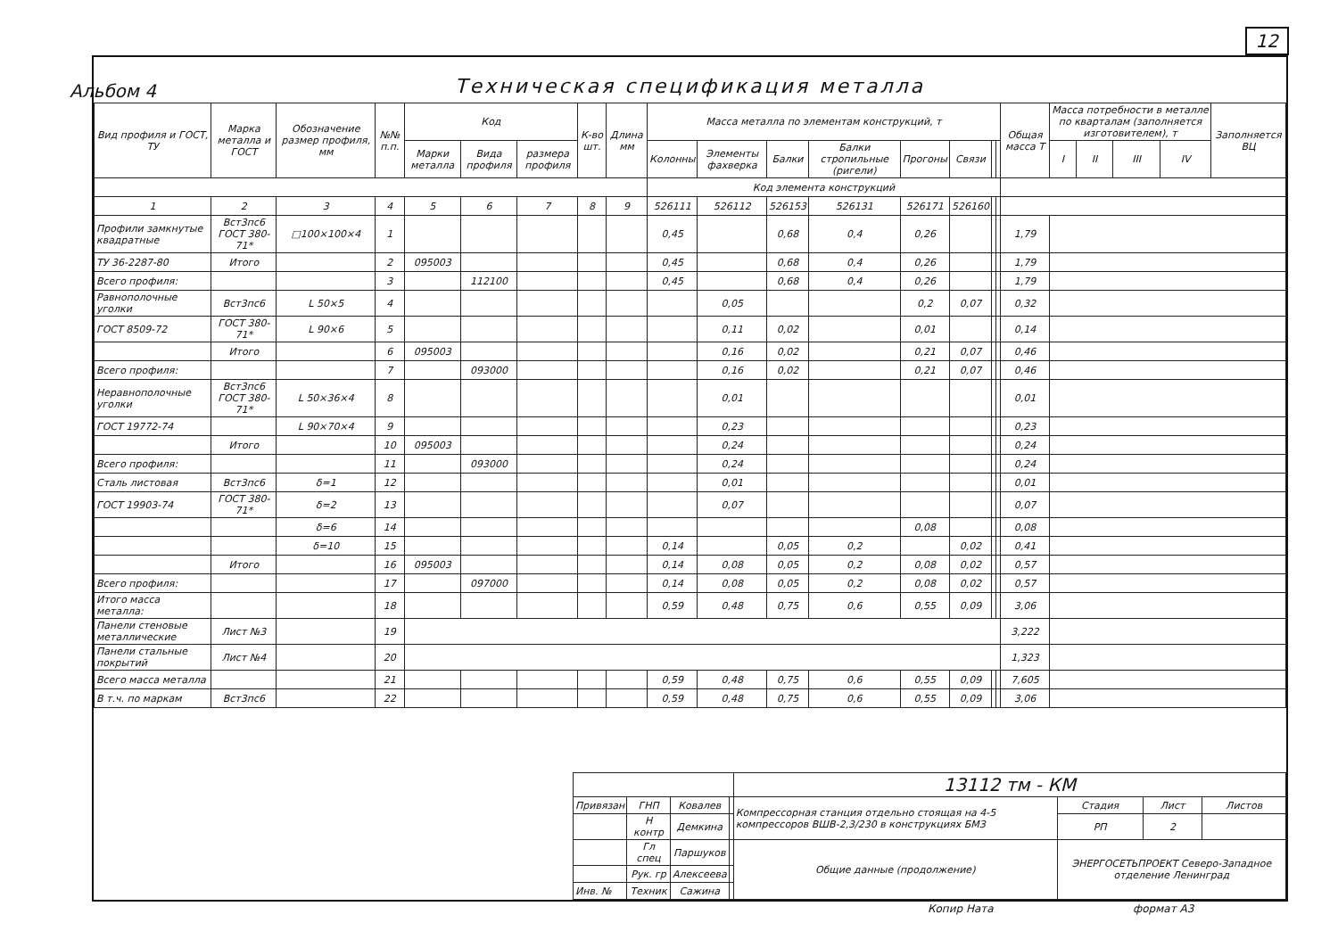12
Альбом 4
Техническая спецификация металла
| Вид профиля и ГОСТ, ТУ | Марка металла и ГОСТ | Обозначение размер профиля, мм | №№ п.п. | Код | | | К-во шт. | Длина мм | Масса металла по элементам конструкций, т | | | | | | | | Общая масса Т | Масса потребности в металле по кварталам (заполняется изготовителем), т | | | | Заполняется ВЦ |
| --- | --- | --- | --- | --- | --- | --- | --- | --- | --- | --- | --- | --- | --- | --- | --- | --- | --- | --- | --- | --- | --- | --- |
| | | | | Марки металла | Вида профиля | размера профиля | | | Колонны | Элементы фахверка | Балки | Балки стропильные (ригели) | Прогоны | Связи | | | | I | II | III | IV | |
| | | | | | | | | | Код элемента конструкций | | | | | | | | | | | | | |
| 1 | 2 | 3 | 4 | 5 | 6 | 7 | 8 | 9 | 526111 | 526112 | 526153 | 526131 | 526171 | 526160 | | | | | | | | |
| Профили замкнутые квадратные | Вст3пс6 ГОСТ 380-71* | □100×100×4 | 1 | | | | | | 0,45 | | 0,68 | 0,4 | 0,26 | | | | 1,79 | | | | | |
| ТУ 36-2287-80 | Итого | | 2 | 095003 | | | | | 0,45 | | 0,68 | 0,4 | 0,26 | | | | 1,79 | | | | | |
| Всего профиля: | | | 3 | | 112100 | | | | 0,45 | | 0,68 | 0,4 | 0,26 | | | | 1,79 | | | | | |
| Равнополочные уголки | Вст3пс6 | L 50×5 | 4 | | | | | | | 0,05 | | | 0,2 | 0,07 | | | 0,32 | | | | | |
| ГОСТ 8509-72 | ГОСТ 380-71* | L 90×6 | 5 | | | | | | | 0,11 | 0,02 | | 0,01 | | | | 0,14 | | | | | |
| | Итого | | 6 | 095003 | | | | | | 0,16 | 0,02 | | 0,21 | 0,07 | | | 0,46 | | | | | |
| Всего профиля: | | | 7 | | 093000 | | | | | 0,16 | 0,02 | | 0,21 | 0,07 | | | 0,46 | | | | | |
| Неравнополочные уголки | Вст3пс6 ГОСТ 380-71* | L 50×36×4 | 8 | | | | | | | 0,01 | | | | | | | 0,01 | | | | | |
| ГОСТ 19772-74 | | L 90×70×4 | 9 | | | | | | | 0,23 | | | | | | | 0,23 | | | | | |
| | Итого | | 10 | 095003 | | | | | | 0,24 | | | | | | | 0,24 | | | | | |
| Всего профиля: | | | 11 | | 093000 | | | | | 0,24 | | | | | | | 0,24 | | | | | |
| Сталь листовая | Вст3пс6 | δ=1 | 12 | | | | | | | 0,01 | | | | | | | 0,01 | | | | | |
| ГОСТ 19903-74 | ГОСТ 380-71* | δ=2 | 13 | | | | | | | 0,07 | | | | | | | 0,07 | | | | | |
| | | δ=6 | 14 | | | | | | | | | | 0,08 | | | | 0,08 | | | | | |
| | | δ=10 | 15 | | | | | | 0,14 | | 0,05 | 0,2 | | 0,02 | | | 0,41 | | | | | |
| | Итого | | 16 | 095003 | | | | | 0,14 | 0,08 | 0,05 | 0,2 | 0,08 | 0,02 | | | 0,57 | | | | | |
| Всего профиля: | | | 17 | | 097000 | | | | 0,14 | 0,08 | 0,05 | 0,2 | 0,08 | 0,02 | | | 0,57 | | | | | |
| Итого масса металла: | | | 18 | | | | | | 0,59 | 0,48 | 0,75 | 0,6 | 0,55 | 0,09 | | | 3,06 | | | | | |
| Панели стеновые металлические | Лист №3 | | 19 | | | | | | | | | | | | | | 3,222 | | | | | |
| Панели стальные покрытий | Лист №4 | | 20 | | | | | | | | | | | | | | 1,323 | | | | | |
| Всего масса металла | | | 21 | | | | | | 0,59 | 0,48 | 0,75 | 0,6 | 0,55 | 0,09 | | | 7,605 | | | | | |
| В т.ч. по маркам | Вст3пс6 | | 22 | | | | | | 0,59 | 0,48 | 0,75 | 0,6 | 0,55 | 0,09 | | | 3,06 | | | | | |
| | | | | 13112 тм - КМ | | | |
| Привязан | ГНП | Ковалев | | Компрессорная станция отдельно стоящая на 4-5 компрессоров ВШВ-2,3/230 в конструкциях БМЗ | Стадия | Лист | Листов |
| | Н контр | Демкина | | | РП | 2 | |
| | Гл спец | Паршуков | | Общие данные (продолжение) | ЭНЕРГОСЕТЬПРОЕКТ Северо-Западное отделение Ленинград | | |
| | Рук. гр | Алексеева | | | | | |
| Инв. № | Техник | Сажина | | | | | |
Копир Hата формат А3